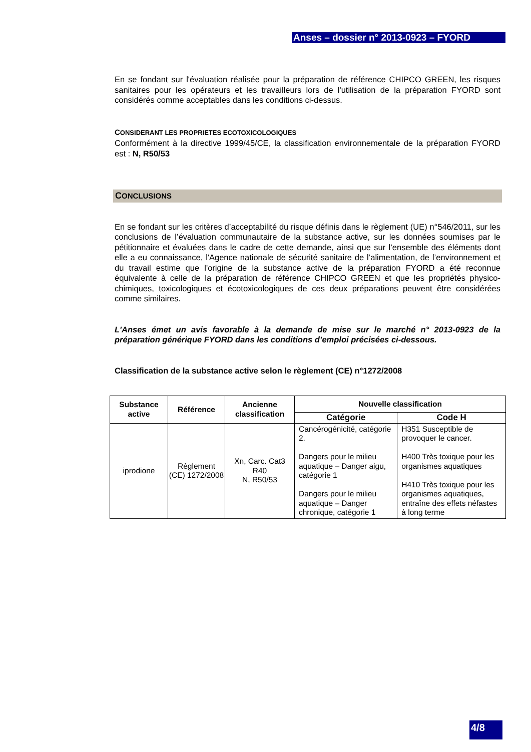Anses – dossier n° 2013-0923 – FYORD
En se fondant sur l'évaluation réalisée pour la préparation de référence CHIPCO GREEN, les risques sanitaires pour les opérateurs et les travailleurs lors de l'utilisation de la préparation FYORD sont considérés comme acceptables dans les conditions ci-dessus.
CONSIDERANT LES PROPRIETES ECOTOXICOLOGIQUES
Conformément à la directive 1999/45/CE, la classification environnementale de la préparation FYORD est : N, R50/53
CONCLUSIONS
En se fondant sur les critères d’acceptabilité du risque définis dans le règlement (UE) n°546/2011, sur les conclusions de l’évaluation communautaire de la substance active, sur les données soumises par le pétitionnaire et évaluées dans le cadre de cette demande, ainsi que sur l’ensemble des éléments dont elle a eu connaissance, l'Agence nationale de sécurité sanitaire de l’alimentation, de l’environnement et du travail estime que l'origine de la substance active de la préparation FYORD a été reconnue équivalente à celle de la préparation de référence CHIPCO GREEN et que les propriétés physico-chimiques, toxicologiques et écotoxicologiques de ces deux préparations peuvent être considérées comme similaires.
L'Anses émet un avis favorable à la demande de mise sur le marché n° 2013-0923 de la préparation générique FYORD dans les conditions d’emploi précisées ci-dessous.
Classification de la substance active selon le règlement (CE) n°1272/2008
| Substance active | Référence | Ancienne classification | Nouvelle classification | |
| --- | --- | --- | --- | --- |
| | | | Catégorie | Code H |
| iprodione | Règlement (CE) 1272/2008 | Xn, Carc. Cat3 R40 N, R50/53 | Cancérogénicité, catégorie 2. Dangers pour le milieu aquatique – Danger aigu, catégorie 1 Dangers pour le milieu aquatique – Danger chronique, catégorie 1 | H351 Susceptible de provoquer le cancer. H400 Très toxique pour les organismes aquatiques H410 Très toxique pour les organismes aquatiques, entraîne des effets néfastes à long terme |
4/8